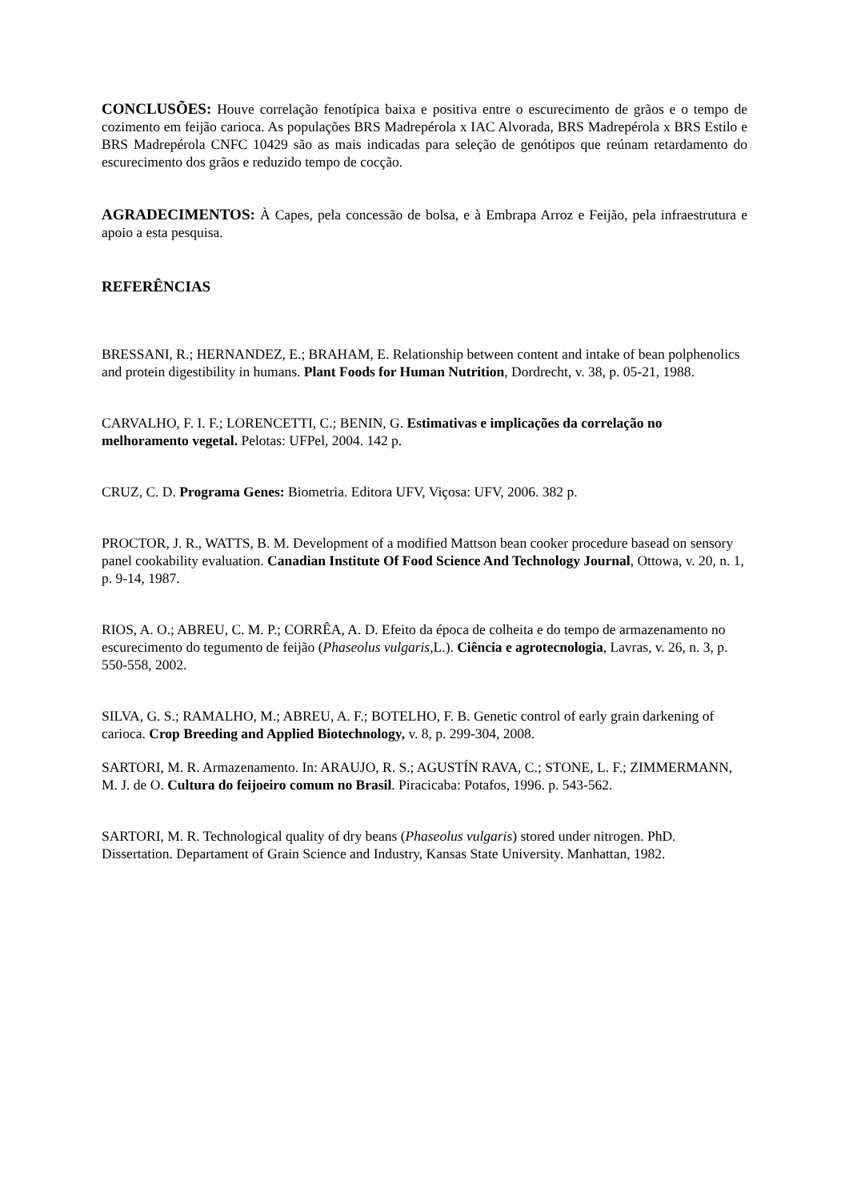CONCLUSÕES: Houve correlação fenotípica baixa e positiva entre o escurecimento de grãos e o tempo de cozimento em feijão carioca. As populações BRS Madrepérola x IAC Alvorada, BRS Madrepérola x BRS Estilo e BRS Madrepérola CNFC 10429 são as mais indicadas para seleção de genótipos que reúnam retardamento do escurecimento dos grãos e reduzido tempo de cocção.
AGRADECIMENTOS: À Capes, pela concessão de bolsa, e à Embrapa Arroz e Feijão, pela infraestrutura e apoio a esta pesquisa.
REFERÊNCIAS
BRESSANI, R.; HERNANDEZ, E.; BRAHAM, E. Relationship between content and intake of bean polphenolics and protein digestibility in humans. Plant Foods for Human Nutrition, Dordrecht, v. 38, p. 05-21, 1988.
CARVALHO, F. I. F.; LORENCETTI, C.; BENIN, G. Estimativas e implicações da correlação no melhoramento vegetal. Pelotas: UFPel, 2004. 142 p.
CRUZ, C. D. Programa Genes: Biometria. Editora UFV, Viçosa: UFV, 2006. 382 p.
PROCTOR, J. R., WATTS, B. M. Development of a modified Mattson bean cooker procedure basead on sensory panel cookability evaluation. Canadian Institute Of Food Science And Technology Journal, Ottowa, v. 20, n. 1, p. 9-14, 1987.
RIOS, A. O.; ABREU, C. M. P.; CORRÊA, A. D. Efeito da época de colheita e do tempo de armazenamento no escurecimento do tegumento de feijão (Phaseolus vulgaris, L.). Ciência e agrotecnologia, Lavras, v. 26, n. 3, p. 550-558, 2002.
SILVA, G. S.; RAMALHO, M.; ABREU, A. F.; BOTELHO, F. B. Genetic control of early grain darkening of carioca. Crop Breeding and Applied Biotechnology, v. 8, p. 299-304, 2008.
SARTORI, M. R. Armazenamento. In: ARAUJO, R. S.; AGUSTÍN RAVA, C.; STONE, L. F.; ZIMMERMANN, M. J. de O. Cultura do feijoeiro comum no Brasil. Piracicaba: Potafos, 1996. p. 543-562.
SARTORI, M. R. Technological quality of dry beans (Phaseolus vulgaris) stored under nitrogen. PhD. Dissertation. Departament of Grain Science and Industry, Kansas State University. Manhattan, 1982.